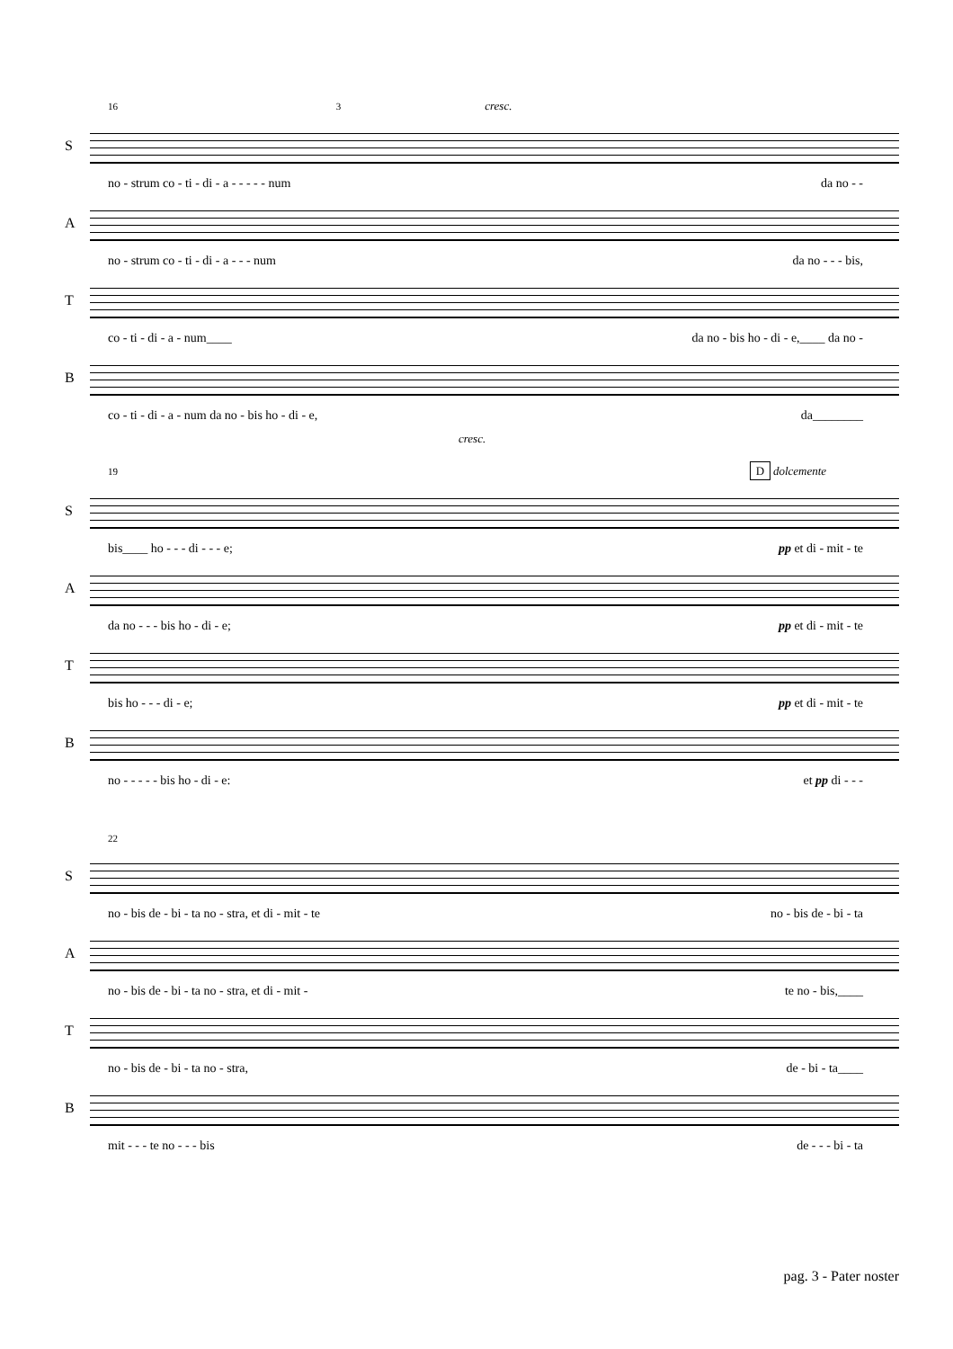16 3 cresc.
S
no - strum co - ti - di - a - - - - - num da no - -
A
no - strum co - ti - di - a - - - num da no - - - bis,
T
co - ti - di - a - num____ da no - bis ho - di - e,____ da no -
B
co - ti - di - a - num da no - bis ho - di - e, da________
cresc.
19 D dolcemente
S
bis____ ho - - - di - - - e; pp et di - mit - te
A
da no - - - bis ho - di - e; pp et di - mit - te
T
bis ho - - - di - e; pp et di - mit - te
B
no - - - - - bis ho - di - e: et pp di - - -
22
S
no - bis de - bi - ta no - stra, et di - mit - te no - bis de - bi - ta
A
no - bis de - bi - ta no - stra, et di - mit - te no - bis,____
T
no - bis de - bi - ta no - stra, de - bi - ta____
B
mit - - - te no - - - bis de - - - bi - ta
pag. 3 - Pater noster